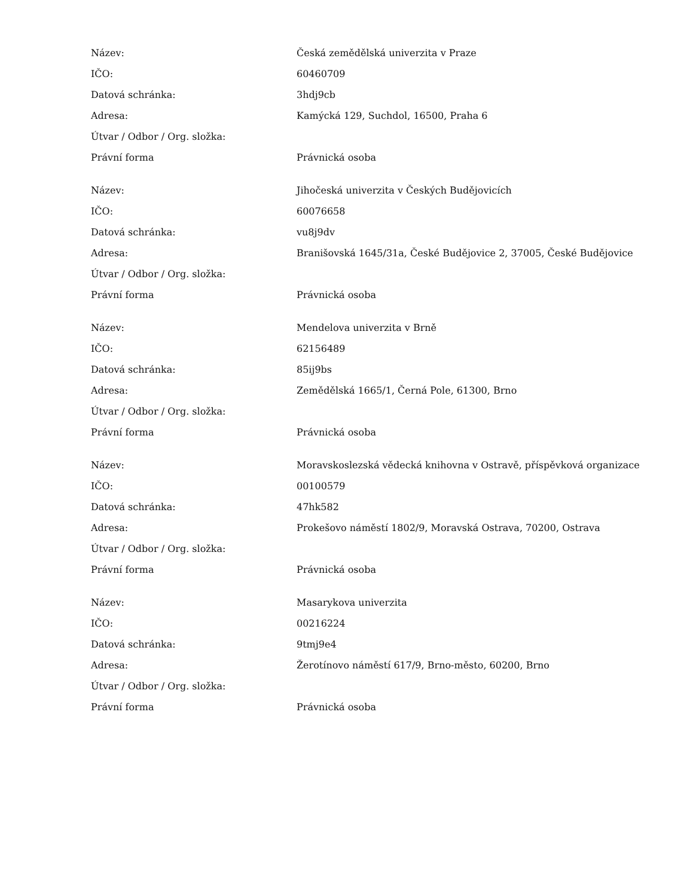| Název: | Česká zemědělská univerzita v Praze |
| IČO: | 60460709 |
| Datová schránka: | 3hdj9cb |
| Adresa: | Kamýcká 129, Suchdol, 16500, Praha 6 |
| Útvar / Odbor / Org. složka: | |
| Právní forma | Právnická osoba |
| Název: | Jihočeská univerzita v Českých Budějovicích |
| IČO: | 60076658 |
| Datová schránka: | vu8j9dv |
| Adresa: | Branišovská 1645/31a, České Budějovice 2, 37005, České Budějovice |
| Útvar / Odbor / Org. složka: | |
| Právní forma | Právnická osoba |
| Název: | Mendelova univerzita v Brně |
| IČO: | 62156489 |
| Datová schránka: | 85ij9bs |
| Adresa: | Zemědělská 1665/1, Černá Pole, 61300, Brno |
| Útvar / Odbor / Org. složka: | |
| Právní forma | Právnická osoba |
| Název: | Moravskoslezská vědecká knihovna v Ostravě, příspěvková organizace |
| IČO: | 00100579 |
| Datová schránka: | 47hk582 |
| Adresa: | Prokešovo náměstí 1802/9, Moravská Ostrava, 70200, Ostrava |
| Útvar / Odbor / Org. složka: | |
| Právní forma | Právnická osoba |
| Název: | Masarykova univerzita |
| IČO: | 00216224 |
| Datová schránka: | 9tmj9e4 |
| Adresa: | Žerotínovo náměstí 617/9, Brno-město, 60200, Brno |
| Útvar / Odbor / Org. složka: | |
| Právní forma | Právnická osoba |